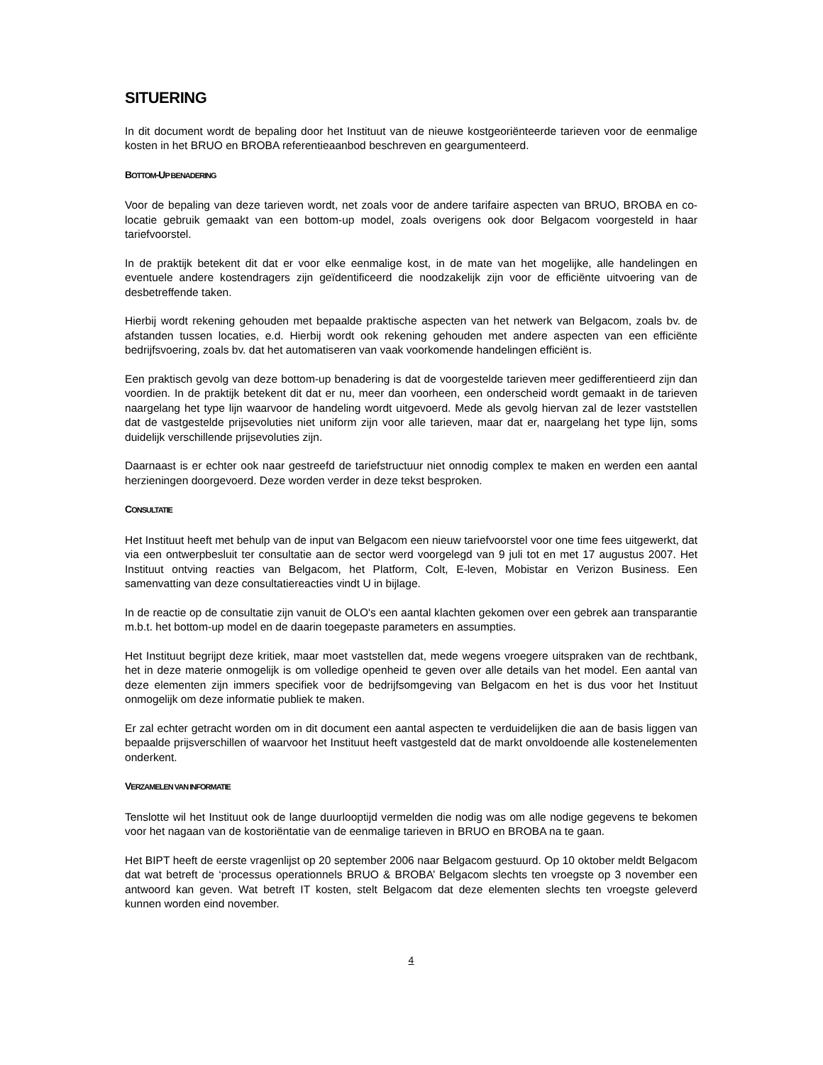SITUERING
In dit document wordt de bepaling door het Instituut van de nieuwe kostgeoriënteerde tarieven voor de eenmalige kosten in het BRUO en BROBA referentieaanbod beschreven en geargumenteerd.
BOTTOM-UP BENADERING
Voor de bepaling van deze tarieven wordt, net zoals voor de andere tarifaire aspecten van BRUO, BROBA en co-locatie gebruik gemaakt van een bottom-up model, zoals overigens ook door Belgacom voorgesteld in haar tariefvoorstel.
In de praktijk betekent dit dat er voor elke eenmalige kost, in de mate van het mogelijke, alle handelingen en eventuele andere kostendragers zijn geïdentificeerd die noodzakelijk zijn voor de efficiënte uitvoering van de desbetreffende taken.
Hierbij wordt rekening gehouden met bepaalde praktische aspecten van het netwerk van Belgacom, zoals bv. de afstanden tussen locaties, e.d. Hierbij wordt ook rekening gehouden met andere aspecten van een efficiënte bedrijfsvoering, zoals bv. dat het automatiseren van vaak voorkomende handelingen efficiënt is.
Een praktisch gevolg van deze bottom-up benadering is dat de voorgestelde tarieven meer gedifferentieerd zijn dan voordien. In de praktijk betekent dit dat er nu, meer dan voorheen, een onderscheid wordt gemaakt in de tarieven naargelang het type lijn waarvoor de handeling wordt uitgevoerd. Mede als gevolg hiervan zal de lezer vaststellen dat de vastgestelde prijsevoluties niet uniform zijn voor alle tarieven, maar dat er, naargelang het type lijn, soms duidelijk verschillende prijsevoluties zijn.
Daarnaast is er echter ook naar gestreefd de tariefstructuur niet onnodig complex te maken en werden een aantal herzieningen doorgevoerd. Deze worden verder in deze tekst besproken.
CONSULTATIE
Het Instituut heeft met behulp van de input van Belgacom een nieuw tariefvoorstel voor one time fees uitgewerkt, dat via een ontwerpbesluit ter consultatie aan de sector werd voorgelegd van 9 juli tot en met 17 augustus 2007. Het Instituut ontving reacties van Belgacom, het Platform, Colt, E-leven, Mobistar en Verizon Business. Een samenvatting van deze consultatiereacties vindt U in bijlage.
In de reactie op de consultatie zijn vanuit de OLO's een aantal klachten gekomen over een gebrek aan transparantie m.b.t. het bottom-up model en de daarin toegepaste parameters en assumpties.
Het Instituut begrijpt deze kritiek, maar moet vaststellen dat, mede wegens vroegere uitspraken van de rechtbank, het in deze materie onmogelijk is om volledige openheid te geven over alle details van het model. Een aantal van deze elementen zijn immers specifiek voor de bedrijfsomgeving van Belgacom en het is dus voor het Instituut onmogelijk om deze informatie publiek te maken.
Er zal echter getracht worden om in dit document een aantal aspecten te verduidelijken die aan de basis liggen van bepaalde prijsverschillen of waarvoor het Instituut heeft vastgesteld dat de markt onvoldoende alle kostenelementen onderkent.
VERZAMELEN VAN INFORMATIE
Tenslotte wil het Instituut ook de lange duurlooptijd vermelden die nodig was om alle nodige gegevens te bekomen voor het nagaan van de kostoriëntatie van de eenmalige tarieven in BRUO en BROBA na te gaan.
Het BIPT heeft de eerste vragenlijst op 20 september 2006 naar Belgacom gestuurd. Op 10 oktober meldt Belgacom dat wat betreft de ‘processus operationnels BRUO & BROBA’ Belgacom slechts ten vroegste op 3 november een antwoord kan geven. Wat betreft IT kosten, stelt Belgacom dat deze elementen slechts ten vroegste geleverd kunnen worden eind november.
4